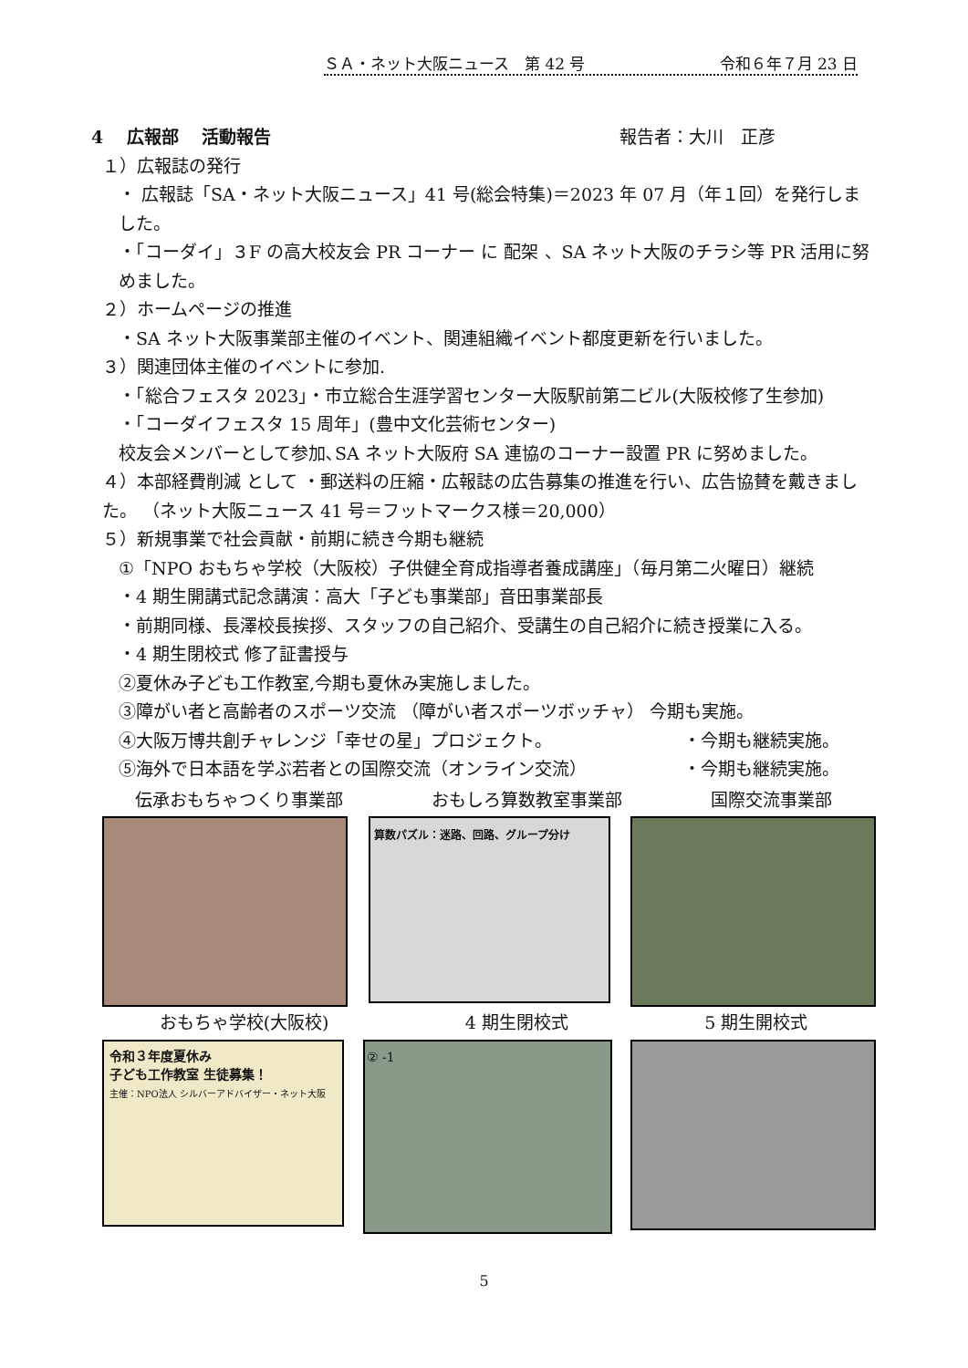ＳＡ・ネット大阪ニュース　第 42 号 令和６年７月 23 日
4　 広報部　 活動報告 報告者：大川　正彦
１）広報誌の発行
・ 広報誌「SA・ネット大阪ニュース」41 号(総会特集)＝2023 年 07 月（年１回）を発行しました。
・「コーダイ」３F の高大校友会 PR コーナー に 配架 、SA ネット大阪のチラシ等 PR 活用に努めました。
２）ホームページの推進
・SA ネット大阪事業部主催のイベント、関連組織イベント都度更新を行いました。
３）関連団体主催のイベントに参加.
・「総合フェスタ 2023」・市立総合生涯学習センター大阪駅前第二ビル(大阪校修了生参加)
・「コーダイフェスタ 15 周年」(豊中文化芸術センター)
校友会メンバーとして参加､SA ネット大阪府 SA 連協のコーナー設置 PR に努めました。
４）本部経費削減 として ・郵送料の圧縮・広報誌の広告募集の推進を行い、広告協賛を戴きました。 （ネット大阪ニュース 41 号＝フットマークス様＝20,000）
５）新規事業で社会貢献・前期に続き今期も継続
①「NPO おもちゃ学校（大阪校）子供健全育成指導者養成講座」（毎月第二火曜日）継続
・4 期生開講式記念講演：高大「子ども事業部」音田事業部長
・前期同様、長澤校長挨拶、スタッフの自己紹介、受講生の自己紹介に続き授業に入る。
・4 期生閉校式 修了証書授与
②夏休み子ども工作教室,今期も夏休み実施しました。
③障がい者と高齢者のスポーツ交流 （障がい者スポーツボッチャ） 今期も実施。
④大阪万博共創チャレンジ「幸せの星」プロジェクト。 ・今期も継続実施。
⑤海外で日本語を学ぶ若者との国際交流（オンライン交流） ・今期も継続実施。
伝承おもちゃつくり事業部 おもしろ算数教室事業部 国際交流事業部
算数パズル：迷路、回路、グループ分け
おもちゃ学校(大阪校) 4 期生閉校式 5 期生開校式
令和３年度夏休み
子ども工作教室 生徒募集！
主催：NPO法人 シルバーアドバイザー・ネット大阪
② -1
5